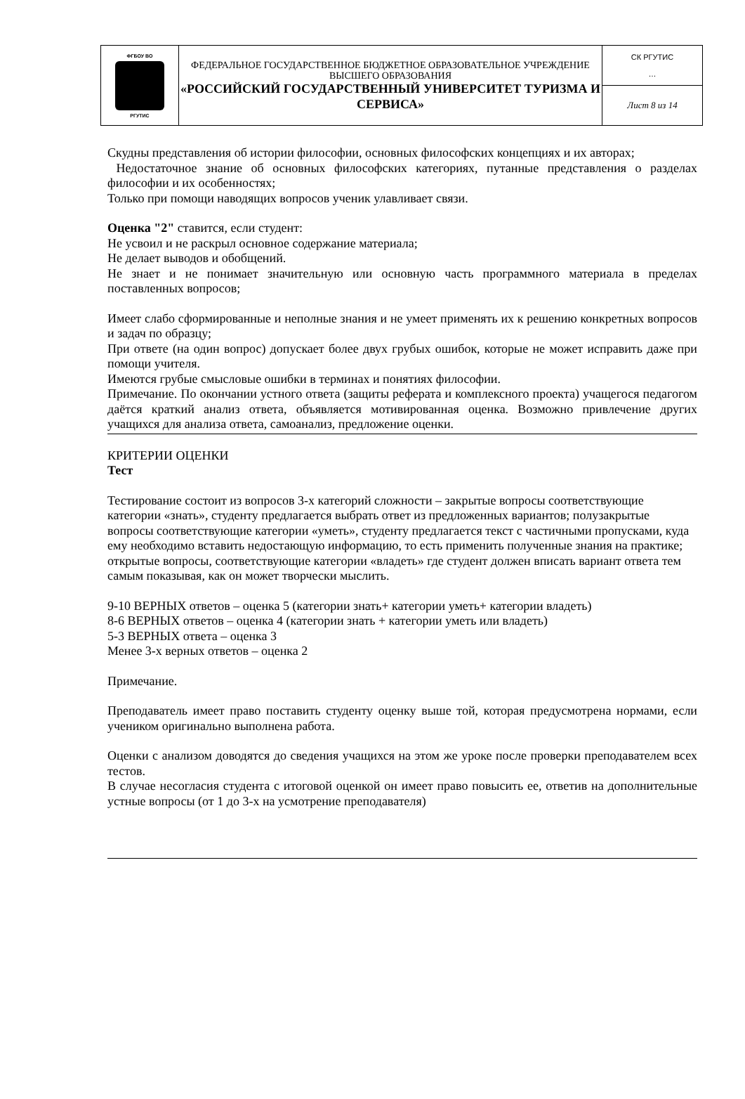| ФГБОУ ВО РГУТИС | ФЕДЕРАЛЬНОЕ ГОСУДАРСТВЕННОЕ БЮДЖЕТНОЕ ОБРАЗОВАТЕЛЬНОЕ УЧРЕЖДЕНИЕ ВЫСШЕГО ОБРАЗОВАНИЯ «РОССИЙСКИЙ ГОСУДАРСТВЕННЫЙ УНИВЕРСИТЕТ ТУРИЗМА И СЕРВИСА» | СК РГУТИС … |
| | | Лист 8 из 14 |
Скудны представления об истории философии, основных философских концепциях и их авторах;
Недостаточное знание об основных философских категориях, путанные представления о разделах философии и их особенностях;
Только при помощи наводящих вопросов ученик улавливает связи.
Оценка "2" ставится, если студент:
Не усвоил и не раскрыл основное содержание материала;
Не делает выводов и обобщений.
Не знает и не понимает значительную или основную часть программного материала в пределах поставленных вопросов;
Имеет слабо сформированные и неполные знания и не умеет применять их к решению конкретных вопросов и задач по образцу;
При ответе (на один вопрос) допускает более двух грубых ошибок, которые не может исправить даже при помощи учителя.
Имеются грубые смысловые ошибки в терминах и понятиях философии.
Примечание. По окончании устного ответа (защиты реферата и комплексного проекта) учащегося педагогом даётся краткий анализ ответа, объявляется мотивированная оценка. Возможно привлечение других учащихся для анализа ответа, самоанализ, предложение оценки.
КРИТЕРИИ ОЦЕНКИ
Тест
Тестирование состоит из вопросов 3-х категорий сложности – закрытые вопросы соответствующие категории «знать», студенту предлагается выбрать ответ из предложенных вариантов; полузакрытые вопросы соответствующие категории «уметь», студенту предлагается текст с частичными пропусками, куда ему необходимо вставить недостающую информацию, то есть применить полученные знания на практике; открытые вопросы, соответствующие категории «владеть» где студент должен вписать вариант ответа тем самым показывая, как он может творчески мыслить.
9-10 ВЕРНЫХ ответов – оценка 5 (категории знать+ категории уметь+ категории владеть)
8-6 ВЕРНЫХ ответов – оценка 4 (категории знать + категории уметь или владеть)
5-3 ВЕРНЫХ ответа – оценка 3
Менее 3-х верных ответов – оценка 2
Примечание.
Преподаватель имеет право поставить студенту оценку выше той, которая предусмотрена нормами, если учеником оригинально выполнена работа.
Оценки с анализом доводятся до сведения учащихся на этом же уроке после проверки преподавателем всех тестов.
В случае несогласия студента с итоговой оценкой он имеет право повысить ее, ответив на дополнительные устные вопросы (от 1 до 3-х на усмотрение преподавателя)